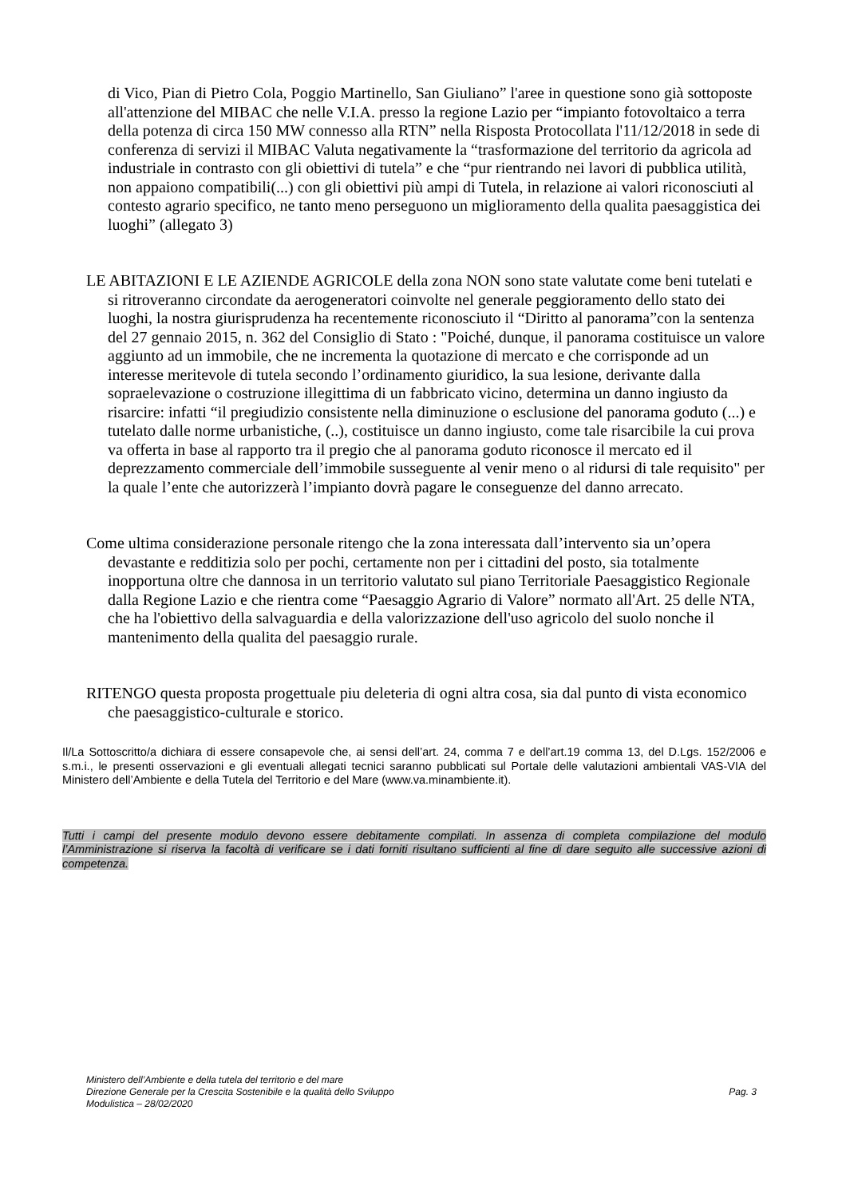di Vico, Pian di Pietro Cola, Poggio Martinello, San Giuliano” l'aree in questione sono già sottoposte all'attenzione del MIBAC che nelle V.I.A. presso la regione Lazio per “impianto fotovoltaico a terra della potenza di circa 150 MW connesso alla RTN” nella Risposta Protocollata l'11/12/2018 in sede di conferenza di servizi il MIBAC Valuta negativamente la “trasformazione del territorio da agricola ad industriale in contrasto con gli obiettivi di tutela” e che “pur rientrando nei lavori di pubblica utilità, non appaiono compatibili(...) con gli obiettivi più ampi di Tutela, in relazione ai valori riconosciuti al contesto agrario specifico, ne tanto meno perseguono un miglioramento della qualita paesaggistica dei luoghi” (allegato 3)
LE ABITAZIONI E LE AZIENDE AGRICOLE della zona NON sono state valutate come beni tutelati e si ritroveranno circondate da aerogeneratori coinvolte nel generale peggioramento dello stato dei luoghi, la nostra giurisprudenza ha recentemente riconosciuto il “Diritto al panorama”con la sentenza del 27 gennaio 2015, n. 362 del Consiglio di Stato : "Poiché, dunque, il panorama costituisce un valore aggiunto ad un immobile, che ne incrementa la quotazione di mercato e che corrisponde ad un interesse meritevole di tutela secondo l’ordinamento giuridico, la sua lesione, derivante dalla sopraelevazione o costruzione illegittima di un fabbricato vicino, determina un danno ingiusto da risarcire: infatti “il pregiudizio consistente nella diminuzione o esclusione del panorama goduto (...) e tutelato dalle norme urbanistiche, (..), costituisce un danno ingiusto, come tale risarcibile la cui prova va offerta in base al rapporto tra il pregio che al panorama goduto riconosce il mercato ed il deprezzamento commerciale dell’immobile susseguente al venir meno o al ridursi di tale requisito" per la quale l’ente che autorizzerà l’impianto dovrà pagare le conseguenze del danno arrecato.
Come ultima considerazione personale ritengo che la zona interessata dall’intervento sia un’opera devastante e redditizia solo per pochi, certamente non per i cittadini del posto, sia totalmente inopportuna oltre che dannosa in un territorio valutato sul piano Territoriale Paesaggistico Regionale dalla Regione Lazio e che rientra come “Paesaggio Agrario di Valore” normato all'Art. 25 delle NTA, che ha l'obiettivo della salvaguardia e della valorizzazione dell'uso agricolo del suolo nonche il mantenimento della qualita del paesaggio rurale.
RITENGO questa proposta progettuale piu deleteria di ogni altra cosa, sia dal punto di vista economico che paesaggistico-culturale e storico.
Il/La Sottoscritto/a dichiara di essere consapevole che, ai sensi dell’art. 24, comma 7 e dell’art.19 comma 13, del D.Lgs. 152/2006 e s.m.i., le presenti osservazioni e gli eventuali allegati tecnici saranno pubblicati sul Portale delle valutazioni ambientali VAS-VIA del Ministero dell’Ambiente e della Tutela del Territorio e del Mare (www.va.minambiente.it).
Tutti i campi del presente modulo devono essere debitamente compilati. In assenza di completa compilazione del modulo l’Amministrazione si riserva la facoltà di verificare se i dati forniti risultano sufficienti al fine di dare seguito alle successive azioni di competenza.
Ministero dell’Ambiente e della tutela del territorio e del mare
Direzione Generale per la Crescita Sostenibile e la qualità dello Sviluppo
Modulistica – 28/02/2020
Pag. 3